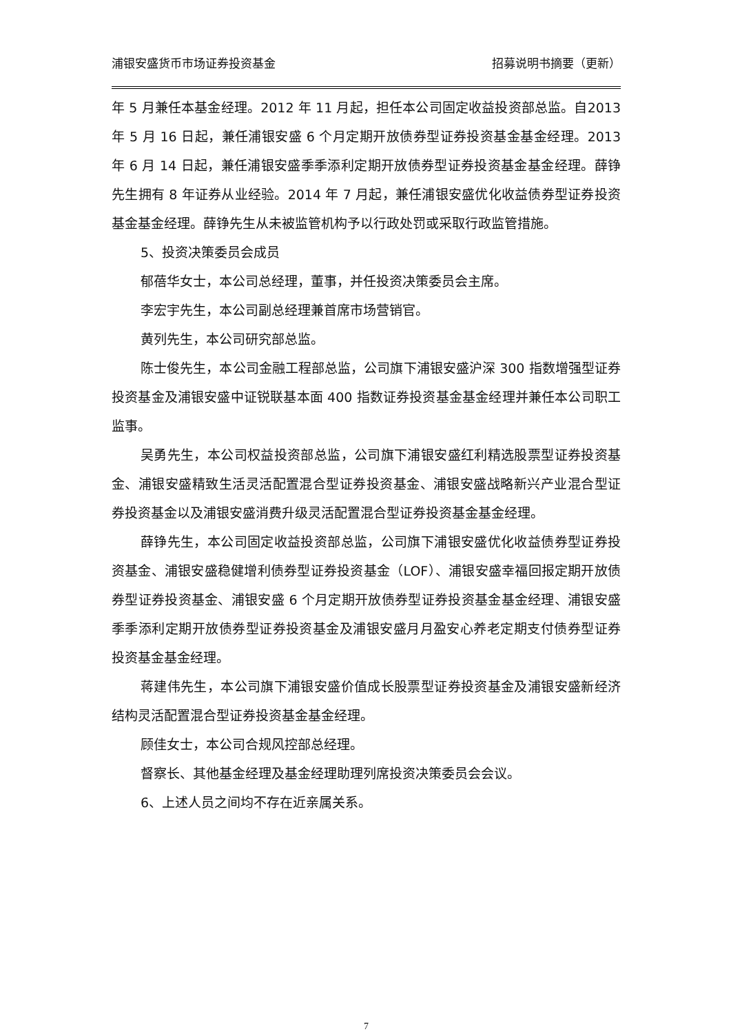浦银安盛货币市场证券投资基金 招募说明书摘要（更新）
年 5 月兼任本基金经理。2012 年 11 月起，担任本公司固定收益投资部总监。自2013 年 5 月 16 日起，兼任浦银安盛 6 个月定期开放债券型证券投资基金基金经理。2013 年 6 月 14 日起，兼任浦银安盛季季添利定期开放债券型证券投资基金基金经理。薛铮先生拥有 8 年证券从业经验。2014 年 7 月起，兼任浦银安盛优化收益债券型证券投资基金基金经理。薛铮先生从未被监管机构予以行政处罚或采取行政监管措施。
5、投资决策委员会成员
郁蓓华女士，本公司总经理，董事，并任投资决策委员会主席。
李宏宇先生，本公司副总经理兼首席市场营销官。
黄列先生，本公司研究部总监。
陈士俊先生，本公司金融工程部总监，公司旗下浦银安盛沪深 300 指数增强型证券投资基金及浦银安盛中证锐联基本面 400 指数证券投资基金基金经理并兼任本公司职工监事。
吴勇先生，本公司权益投资部总监，公司旗下浦银安盛红利精选股票型证券投资基金、浦银安盛精致生活灵活配置混合型证券投资基金、浦银安盛战略新兴产业混合型证券投资基金以及浦银安盛消费升级灵活配置混合型证券投资基金基金经理。
薛铮先生，本公司固定收益投资部总监，公司旗下浦银安盛优化收益债券型证券投资基金、浦银安盛稳健增利债券型证券投资基金（LOF）、浦银安盛幸福回报定期开放债券型证券投资基金、浦银安盛 6 个月定期开放债券型证券投资基金基金经理、浦银安盛季季添利定期开放债券型证券投资基金及浦银安盛月月盈安心养老定期支付债券型证券投资基金基金经理。
蒋建伟先生，本公司旗下浦银安盛价值成长股票型证券投资基金及浦银安盛新经济结构灵活配置混合型证券投资基金基金经理。
顾佳女士，本公司合规风控部总经理。
督察长、其他基金经理及基金经理助理列席投资决策委员会会议。
6、上述人员之间均不存在近亲属关系。
7